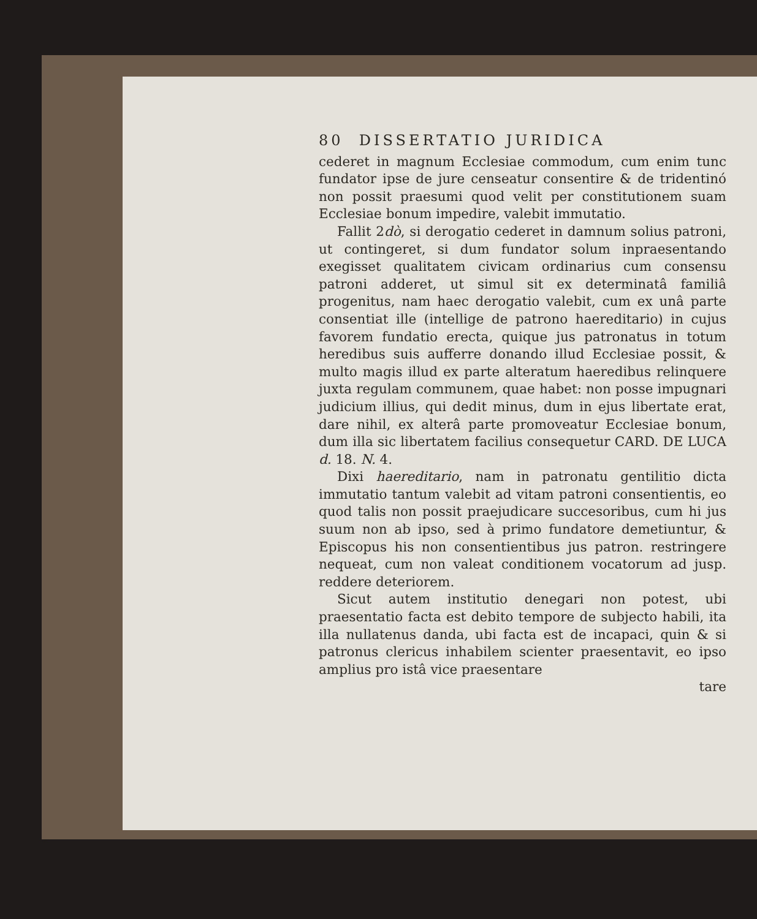80 DISSERTATIO JURIDICA
cederet in magnum Ecclesiae commodum, cum enim tunc fundator ipse de jure censeatur consentire & de tridentinó non possit praesumi quod velit per constitutionem suam Ecclesiae bonum impedire, valebit immutatio.
Fallit 2dò, si derogatio cederet in damnum solius patroni, ut contingeret, si dum fundator solum inpraesentando exegisset qualitatem civicam ordinarius cum consensu patroni adderet, ut simul sit ex determinatâ familiâ progenitus, nam haec derogatio valebit, cum ex unâ parte consentiat ille (intellige de patrono haereditario) in cujus favorem fundatio erecta, quique jus patronatus in totum heredibus suis aufferre donando illud Ecclesiae possit, & multo magis illud ex parte alteratum haeredibus relinquere juxta regulam communem, quae habet: non posse impugnari judicium illius, qui dedit minus, dum in ejus libertate erat, dare nihil, ex alterâ parte promoveatur Ecclesiae bonum, dum illa sic libertatem facilius consequetur CARD. DE LUCA d. 18. N. 4.
Dixi haereditario, nam in patronatu gentilitio dicta immutatio tantum valebit ad vitam patroni consentientis, eo quod talis non possit praejudicare succesoribus, cum hi jus suum non ab ipso, sed à primo fundatore demetiuntur, & Episcopus his non consentientibus jus patron. restringere nequeat, cum non valeat conditionem vocatorum ad jusp. reddere deteriorem.
Sicut autem institutio denegari non potest, ubi praesentatio facta est debito tempore de subjecto habili, ita illa nullatenus danda, ubi facta est de incapaci, quin & si patronus clericus inhabilem scienter praesentavit, eo ipso amplius pro istâ vice praesentare
tare